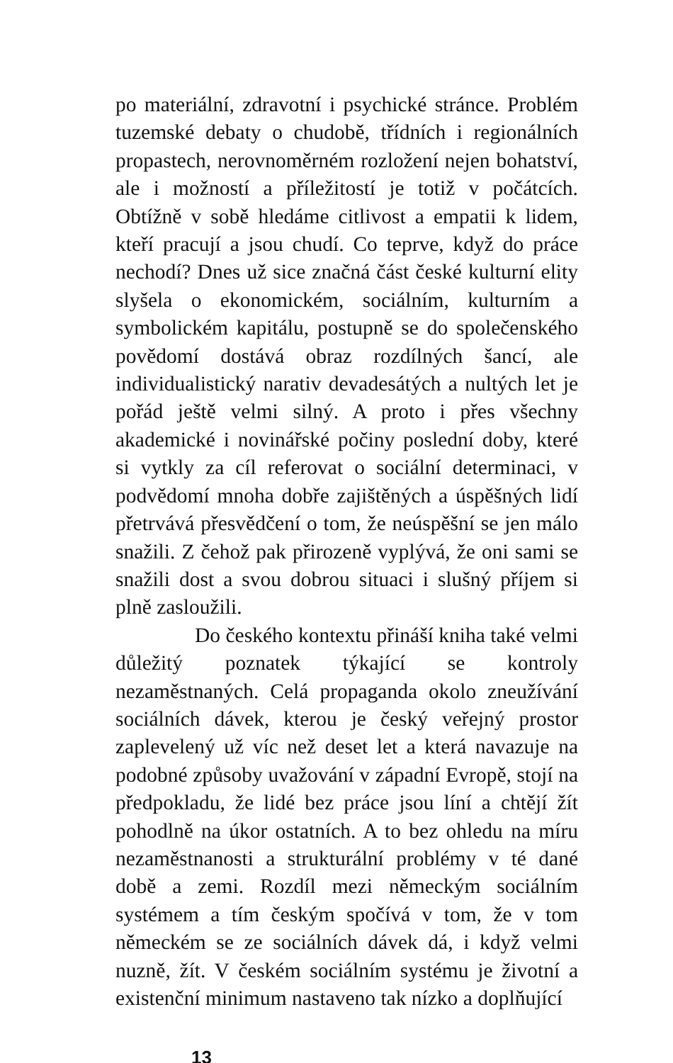po materiální, zdravotní i psychické stránce. Problém tuzemské debaty o chudobě, třídních i regionálních propastech, nerovnoměrném rozložení nejen bohatství, ale i možností a příležitostí je totiž v počátcích. Obtížně v sobě hledáme citlivost a empatii k lidem, kteří pracují a jsou chudí. Co teprve, když do práce nechodí? Dnes už sice značná část české kulturní elity slyšela o ekonomickém, sociálním, kulturním a symbolickém kapitálu, postupně se do společenského povědomí dostává obraz rozdílných šancí, ale individualistický narativ devadesátých a nultých let je pořád ještě velmi silný. A proto i přes všechny akademické i novinářské počiny poslední doby, které si vytkly za cíl referovat o sociální determinaci, v podvědomí mnoha dobře zajištěných a úspěšných lidí přetrvává přesvědčení o tom, že neúspěšní se jen málo snažili. Z čehož pak přirozeně vyplývá, že oni sami se snažili dost a svou dobrou situaci i slušný příjem si plně zasloužili.
Do českého kontextu přináší kniha také velmi důležitý poznatek týkající se kontroly nezaměstnaných. Celá propaganda okolo zneužívání sociálních dávek, kterou je český veřejný prostor zaplevelený už víc než deset let a která navazuje na podobné způsoby uvažování v západní Evropě, stojí na předpokladu, že lidé bez práce jsou líní a chtějí žít pohodlně na úkor ostatních. A to bez ohledu na míru nezaměstnanosti a strukturální problémy v té dané době a zemi. Rozdíl mezi německým sociálním systémem a tím českým spočívá v tom, že v tom německém se ze sociálních dávek dá, i když velmi nuzně, žít. V českém sociálním systému je životní a existenční minimum nastaveno tak nízko a doplňující
13